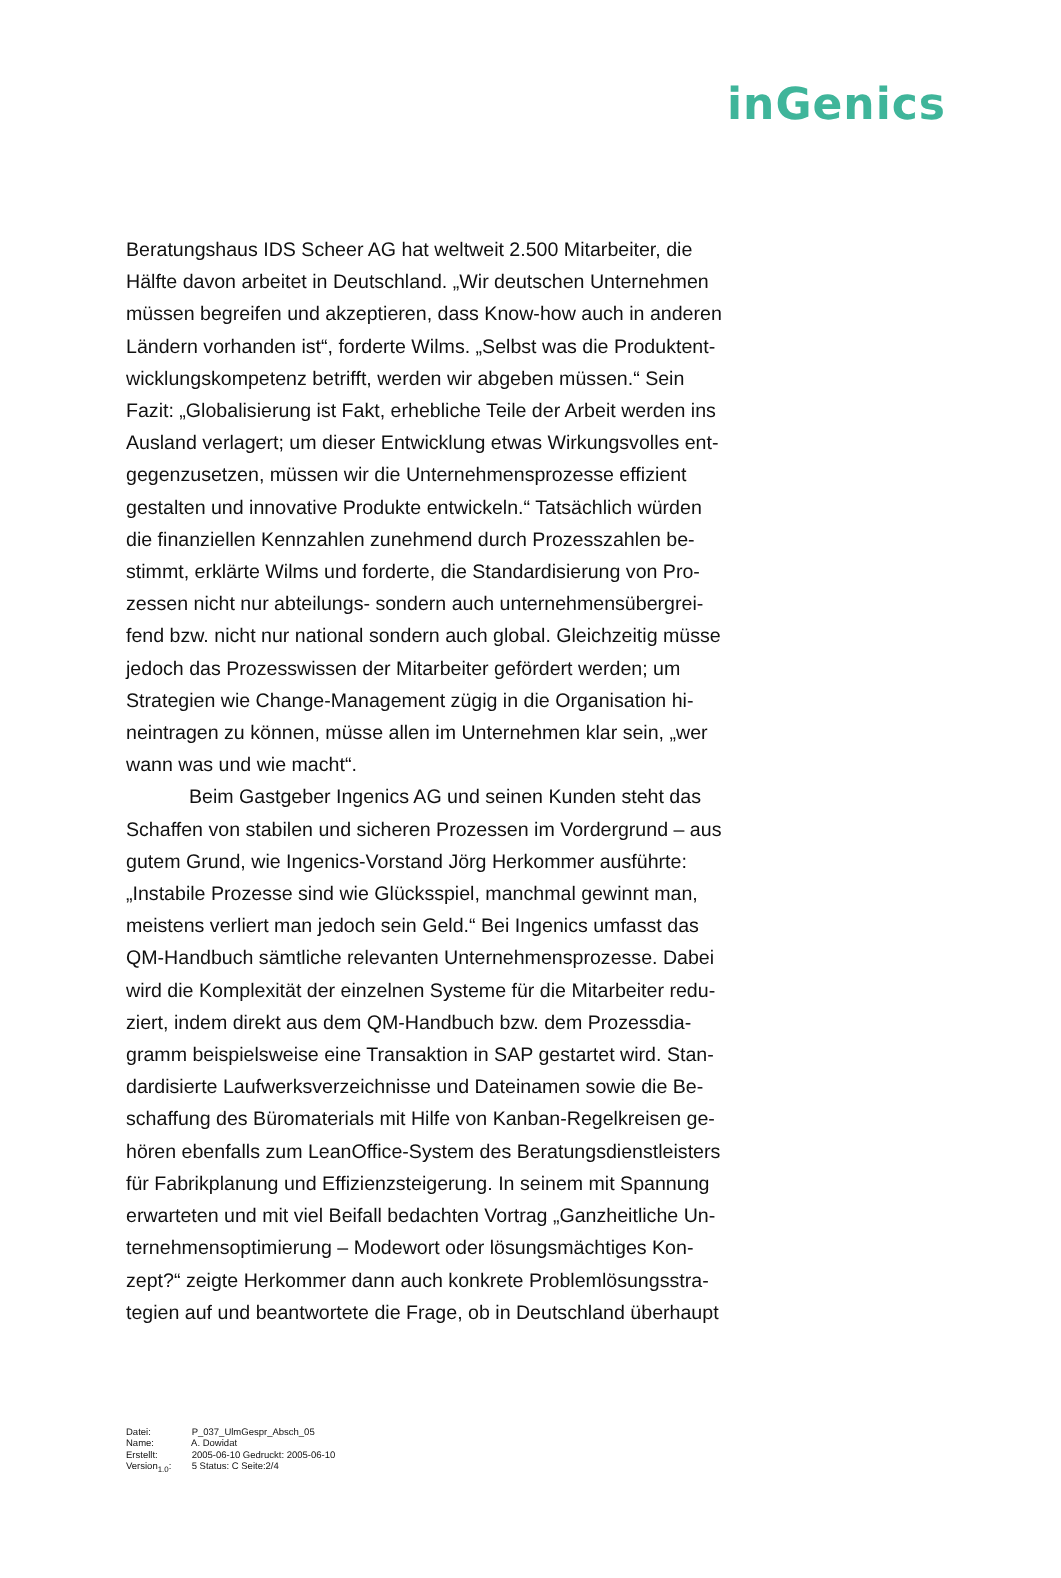inGenics
Beratungshaus IDS Scheer AG hat weltweit 2.500 Mitarbeiter, die Hälfte davon arbeitet in Deutschland. „Wir deutschen Unternehmen müssen begreifen und akzeptieren, dass Know-how auch in anderen Ländern vorhanden ist“, forderte Wilms. „Selbst was die Produktent­wicklungskompetenz betrifft, werden wir abgeben müssen.“ Sein Fazit: „Globalisierung ist Fakt, erhebliche Teile der Arbeit werden ins Ausland verlagert; um dieser Entwicklung etwas Wirkungsvolles ent­gegenzusetzen, müssen wir die Unternehmensprozesse effizient gestalten und innovative Produkte entwickeln.“ Tatsächlich würden die finanziellen Kennzahlen zunehmend durch Prozesszahlen be­stimmt, erklärte Wilms und forderte, die Standardisierung von Pro­zessen nicht nur abteilungs- sondern auch unternehmensübergrei­fend bzw. nicht nur national sondern auch global. Gleichzeitig müsse jedoch das Prozesswissen der Mitarbeiter gefördert werden; um Strategien wie Change-Management zügig in die Organisation hi­neintragen zu können, müsse allen im Unternehmen klar sein, „wer wann was und wie macht“.
Beim Gastgeber Ingenics AG und seinen Kunden steht das Schaffen von stabilen und sicheren Prozessen im Vordergrund – aus gutem Grund, wie Ingenics-Vorstand Jörg Herkommer ausführte: „Instabile Prozesse sind wie Glücksspiel, manchmal gewinnt man, meistens verliert man jedoch sein Geld.“ Bei Ingenics umfasst das QM-Handbuch sämtliche relevanten Unternehmensprozesse. Dabei wird die Komplexität der einzelnen Systeme für die Mitarbeiter redu­ziert, indem direkt aus dem QM-Handbuch bzw. dem Prozessdia­gramm beispielsweise eine Transaktion in SAP gestartet wird. Stan­dardisierte Laufwerksverzeichnisse und Dateinamen sowie die Be­schaffung des Büromaterials mit Hilfe von Kanban-Regelkreisen ge­hören ebenfalls zum LeanOffice-System des Beratungsdienstleisters für Fabrikplanung und Effizienzsteigerung. In seinem mit Spannung erwarteten und mit viel Beifall bedachten Vortrag „Ganzheitliche Un­ternehmensoptimierung – Modewort oder lösungsmächtiges Kon­zept?“ zeigte Herkommer dann auch konkrete Problemlösungsstra­tegien auf und beantwortete die Frage, ob in Deutschland überhaupt
Datei: P_037_UlmGespr_Absch_05
Name: A. Dowidat
Erstellt: 2005-06-10 Gedruckt: 2005-06-10
Version<sub>1.0</sub>: 5 Status: C Seite:2/4